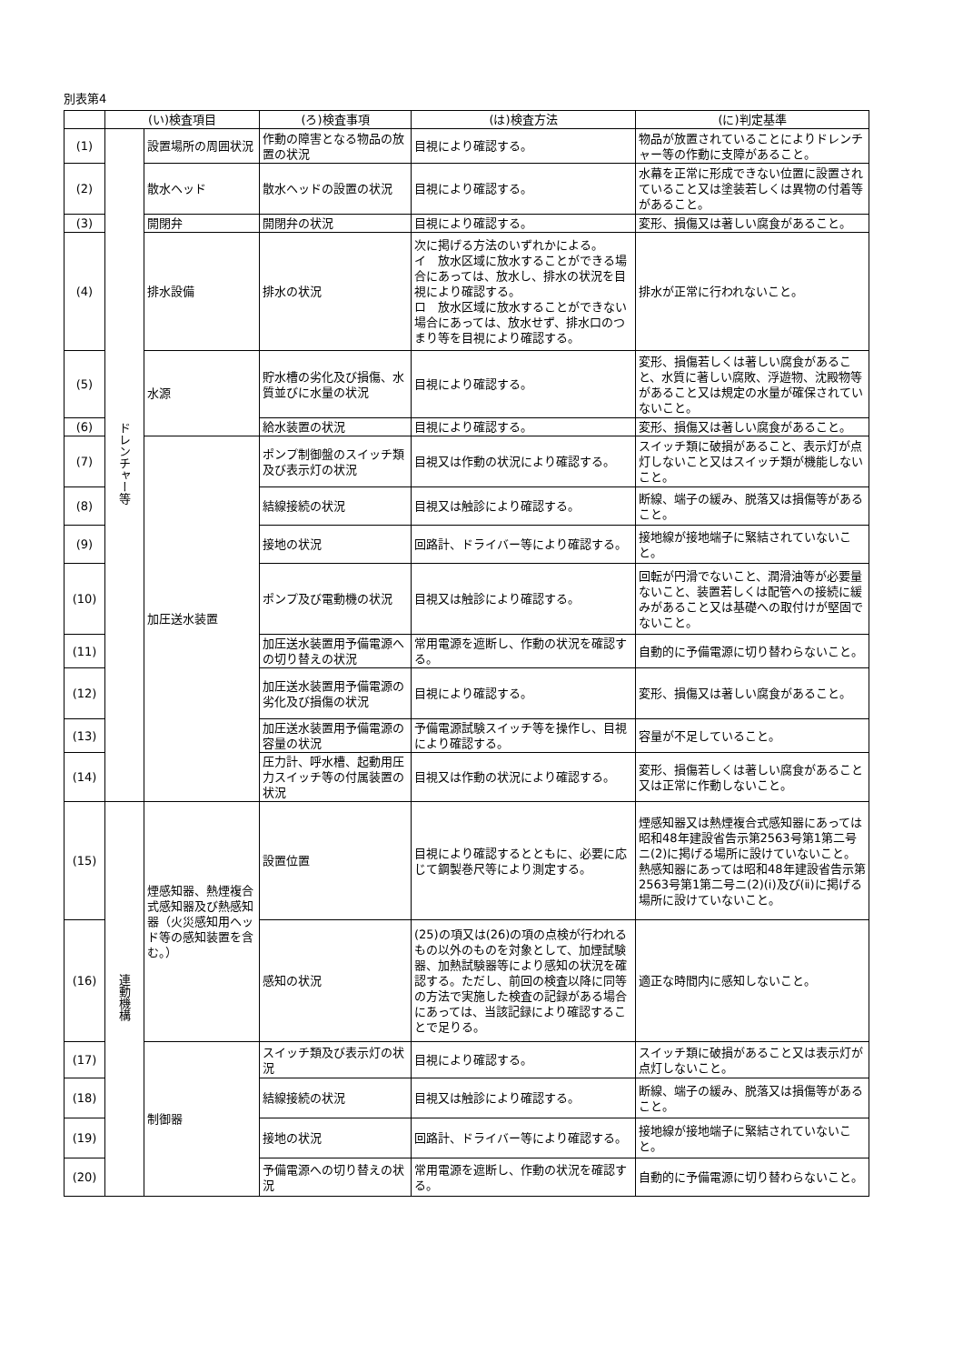別表第4
| | (い)検査項目 | | (ろ)検査事項 | (は)検査方法 | (に)判定基準 |
| --- | --- | --- | --- | --- | --- |
| (1) | ドレンチャー等 | 設置場所の周囲状況 | 作動の障害となる物品の放置の状況 | 目視により確認する。 | 物品が放置されていることによりドレンチャー等の作動に支障があること。 |
| (2) | | 散水ヘッド | 散水ヘッドの設置の状況 | 目視により確認する。 | 水幕を正常に形成できない位置に設置されていること又は塗装若しくは異物の付着等があること。 |
| (3) | | 開閉弁 | 開閉弁の状況 | 目視により確認する。 | 変形、損傷又は著しい腐食があること。 |
| (4) | | 排水設備 | 排水の状況 | 次に掲げる方法のいずれかによる。 イ 放水区域に放水することができる場合にあっては、放水し、排水の状況を目視により確認する。 ロ 放水区域に放水することができない場合にあっては、放水せず、排水口のつまり等を目視により確認する。 | 排水が正常に行われないこと。 |
| (5) | | 水源 | 貯水槽の劣化及び損傷、水質並びに水量の状況 | 目視により確認する。 | 変形、損傷若しくは著しい腐食があること、水質に著しい腐敗、浮遊物、沈殿物等があること又は規定の水量が確保されていないこと。 |
| (6) | | | 給水装置の状況 | 目視により確認する。 | 変形、損傷又は著しい腐食があること。 |
| (7) | | 加圧送水装置 | ポンプ制御盤のスイッチ類及び表示灯の状況 | 目視又は作動の状況により確認する。 | スイッチ類に破損があること、表示灯が点灯しないこと又はスイッチ類が機能しないこと。 |
| (8) | | | 結線接続の状況 | 目視又は触診により確認する。 | 断線、端子の緩み、脱落又は損傷等があること。 |
| (9) | | | 接地の状況 | 回路計、ドライバー等により確認する。 | 接地線が接地端子に緊結されていないこと。 |
| (10) | | | ポンプ及び電動機の状況 | 目視又は触診により確認する。 | 回転が円滑でないこと、潤滑油等が必要量ないこと、装置若しくは配管への接続に緩みがあること又は基礎への取付けが堅固でないこと。 |
| (11) | | | 加圧送水装置用予備電源への切り替えの状況 | 常用電源を遮断し、作動の状況を確認する。 | 自動的に予備電源に切り替わらないこと。 |
| (12) | | | 加圧送水装置用予備電源の劣化及び損傷の状況 | 目視により確認する。 | 変形、損傷又は著しい腐食があること。 |
| (13) | | | 加圧送水装置用予備電源の容量の状況 | 予備電源試験スイッチ等を操作し、目視により確認する。 | 容量が不足していること。 |
| (14) | | | 圧力計、呼水槽、起動用圧力スイッチ等の付属装置の状況 | 目視又は作動の状況により確認する。 | 変形、損傷若しくは著しい腐食があること又は正常に作動しないこと。 |
| (15) | 連動機構 | 煙感知器、熱煙複合式感知器及び熱感知器（火災感知用ヘッド等の感知装置を含む。） | 設置位置 | 目視により確認するとともに、必要に応じて鋼製巻尺等により測定する。 | 煙感知器又は熱煙複合式感知器にあっては昭和48年建設省告示第2563号第1第二号ニ(2)に掲げる場所に設けていないこと。熱感知器にあっては昭和48年建設省告示第2563号第1第二号ニ(2)(ⅰ)及び(ⅱ)に掲げる場所に設けていないこと。 |
| (16) | | | 感知の状況 | (25)の項又は(26)の項の点検が行われるもの以外のものを対象として、加煙試験器、加熱試験器等により感知の状況を確認する。ただし、前回の検査以降に同等の方法で実施した検査の記録がある場合にあっては、当該記録により確認することで足りる。 | 適正な時間内に感知しないこと。 |
| (17) | | 制御器 | スイッチ類及び表示灯の状況 | 目視により確認する。 | スイッチ類に破損があること又は表示灯が点灯しないこと。 |
| (18) | | | 結線接続の状況 | 目視又は触診により確認する。 | 断線、端子の緩み、脱落又は損傷等があること。 |
| (19) | | | 接地の状況 | 回路計、ドライバー等により確認する。 | 接地線が接地端子に緊結されていないこと。 |
| (20) | | | 予備電源への切り替えの状況 | 常用電源を遮断し、作動の状況を確認する。 | 自動的に予備電源に切り替わらないこと。 |